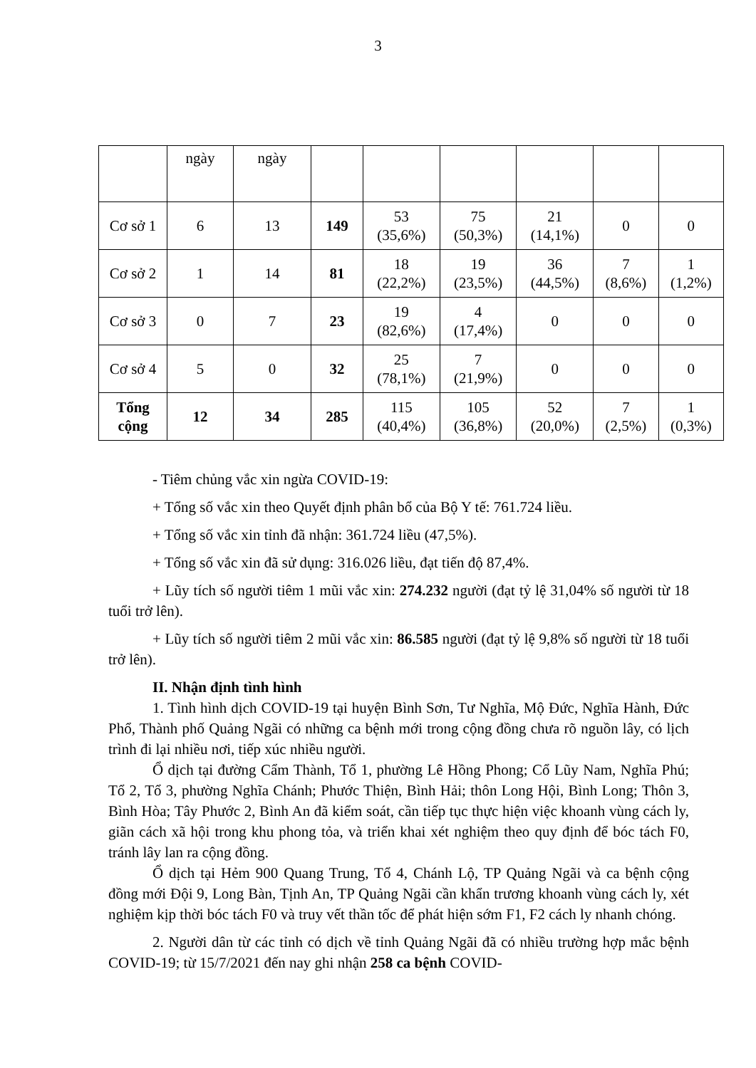3
| | ngày | ngày | | | | | | |
| Cơ sở 1 | 6 | 13 | 149 | 53 (35,6%) | 75 (50,3%) | 21 (14,1%) | 0 | 0 |
| Cơ sở 2 | 1 | 14 | 81 | 18 (22,2%) | 19 (23,5%) | 36 (44,5%) | 7 (8,6%) | 1 (1,2%) |
| Cơ sở 3 | 0 | 7 | 23 | 19 (82,6%) | 4 (17,4%) | 0 | 0 | 0 |
| Cơ sở 4 | 5 | 0 | 32 | 25 (78,1%) | 7 (21,9%) | 0 | 0 | 0 |
| Tổng cộng | 12 | 34 | 285 | 115 (40,4%) | 105 (36,8%) | 52 (20,0%) | 7 (2,5%) | 1 (0,3%) |
- Tiêm chủng vắc xin ngừa COVID-19:
+ Tổng số vắc xin theo Quyết định phân bổ của Bộ Y tế: 761.724 liều.
+ Tổng số vắc xin tỉnh đã nhận: 361.724 liều (47,5%).
+ Tổng số vắc xin đã sử dụng: 316.026 liều, đạt tiến độ 87,4%.
+ Lũy tích số người tiêm 1 mũi vắc xin: 274.232 người (đạt tỷ lệ 31,04% số người từ 18 tuổi trở lên).
+ Lũy tích số người tiêm 2 mũi vắc xin: 86.585 người (đạt tỷ lệ 9,8% số người từ 18 tuổi trở lên).
II. Nhận định tình hình
1. Tình hình dịch COVID-19 tại huyện Bình Sơn, Tư Nghĩa, Mộ Đức, Nghĩa Hành, Đức Phổ, Thành phố Quảng Ngãi có những ca bệnh mới trong cộng đồng chưa rõ nguồn lây, có lịch trình đi lại nhiều nơi, tiếp xúc nhiều người.
Ổ dịch tại đường Cẩm Thành, Tổ 1, phường Lê Hồng Phong; Cổ Lũy Nam, Nghĩa Phú; Tổ 2, Tổ 3, phường Nghĩa Chánh; Phước Thiện, Bình Hải; thôn Long Hội, Bình Long; Thôn 3, Bình Hòa; Tây Phước 2, Bình An đã kiểm soát, cần tiếp tục thực hiện việc khoanh vùng cách ly, giãn cách xã hội trong khu phong tỏa, và triển khai xét nghiệm theo quy định để bóc tách F0, tránh lây lan ra cộng đồng.
Ổ dịch tại Hẻm 900 Quang Trung, Tổ 4, Chánh Lộ, TP Quảng Ngãi và ca bệnh cộng đồng mới Đội 9, Long Bàn, Tịnh An, TP Quảng Ngãi cần khẩn trương khoanh vùng cách ly, xét nghiệm kịp thời bóc tách F0 và truy vết thần tốc để phát hiện sớm F1, F2 cách ly nhanh chóng.
2. Người dân từ các tỉnh có dịch về tỉnh Quảng Ngãi đã có nhiều trường hợp mắc bệnh COVID-19; từ 15/7/2021 đến nay ghi nhận 258 ca bệnh COVID-